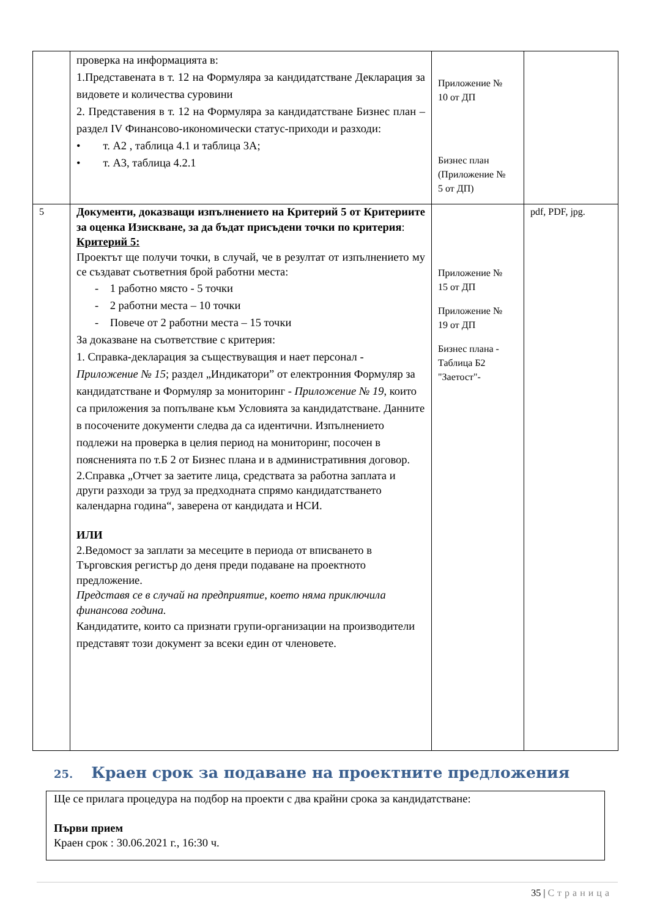| | проверка на информацията в: 1.Представената в т. 12 на Формуляра за кандидатстване Декларация за видовете и количества суровини 2. Представения в т. 12 на Формуляра за кандидатстване Бизнес план – раздел IV Финансово-икономически статус-приходи и разходи: • т. А2 , таблица 4.1 и таблица 3А; • т. А3, таблица 4.2.1 | Приложение № 10 от ДП Бизнес план (Приложение № 5 от ДП) | |
| 5 | Документи, доказващи изпълнението на Критерий 5 от Критериите за оценка Изискване, за да бъдат присъдени точки по критерия : Критерий 5: Проектът ще получи точки, в случай, че в резултат от изпълнението му се създават съответния брой работни места: - 1 работно място - 5 точки - 2 работни места – 10 точки - Повече от 2 работни места – 15 точки За доказване на съответствие с критерия: 1. Справка-декларация за съществуващия и нает персонал - Приложение № 15 ; раздел „Индикатори” от електронния Формуляр за кандидатстване и Формуляр за мониторинг - Приложение № 19 , които са приложения за попълване към Условията за кандидатстване. Данните в посочените документи следва да са идентични. Изпълнението подлежи на проверка в целия период на мониторинг, посочен в поясненията по т.Б 2 от Бизнес плана и в административния договор. 2.Справка „Отчет за заетите лица, средствата за работна заплата и други разходи за труд за предходната спрямо кандидатстването календарна година“, заверена от кандидата и НСИ. ИЛИ 2.Ведомост за заплати за месеците в периода от вписването в Търговския регистър до деня преди подаване на проектното предложение. Представя се в случай на предприятие, което няма приключила финансова година. Кандидатите, които са признати групи-организации на производители представят този документ за всеки един от членовете. | Приложение № 15 от ДП Приложение № 19 от ДП Бизнес плана - Таблица Б2 "Заетост"- | pdf, PDF, jpg. |
25. Краен срок за подаване на проектните предложения
Ще се прилага процедура на подбор на проекти с два крайни срока за кандидатстване:
Първи прием
Краен срок : 30.06.2021 г., 16:30 ч.
35 | Страница